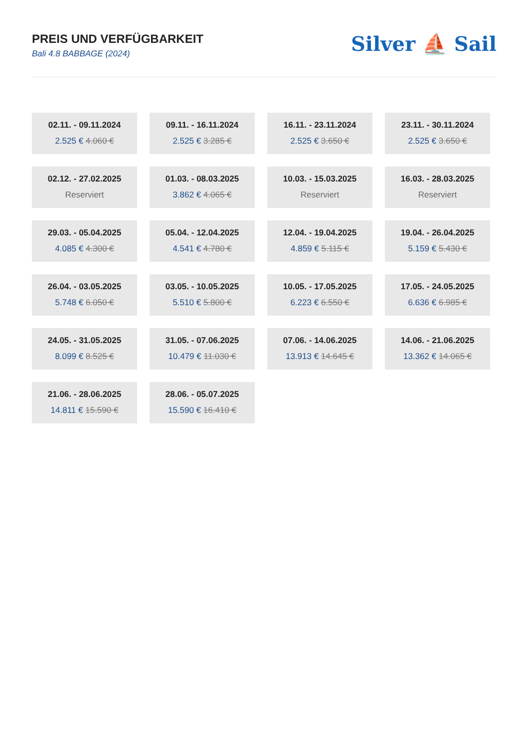PREIS UND VERFÜGBARKEIT
Bali 4.8 BABBAGE (2024)
Silver ⛵ Sail
02.11. - 09.11.2024
2.525 € 4.060 €
09.11. - 16.11.2024
2.525 € 3.285 €
16.11. - 23.11.2024
2.525 € 3.650 €
23.11. - 30.11.2024
2.525 € 3.650 €
02.12. - 27.02.2025
Reserviert
01.03. - 08.03.2025
3.862 € 4.065 €
10.03. - 15.03.2025
Reserviert
16.03. - 28.03.2025
Reserviert
29.03. - 05.04.2025
4.085 € 4.300 €
05.04. - 12.04.2025
4.541 € 4.780 €
12.04. - 19.04.2025
4.859 € 5.115 €
19.04. - 26.04.2025
5.159 € 5.430 €
26.04. - 03.05.2025
5.748 € 6.050 €
03.05. - 10.05.2025
5.510 € 5.800 €
10.05. - 17.05.2025
6.223 € 6.550 €
17.05. - 24.05.2025
6.636 € 6.985 €
24.05. - 31.05.2025
8.099 € 8.525 €
31.05. - 07.06.2025
10.479 € 11.030 €
07.06. - 14.06.2025
13.913 € 14.645 €
14.06. - 21.06.2025
13.362 € 14.065 €
21.06. - 28.06.2025
14.811 € 15.590 €
28.06. - 05.07.2025
15.590 € 16.410 €